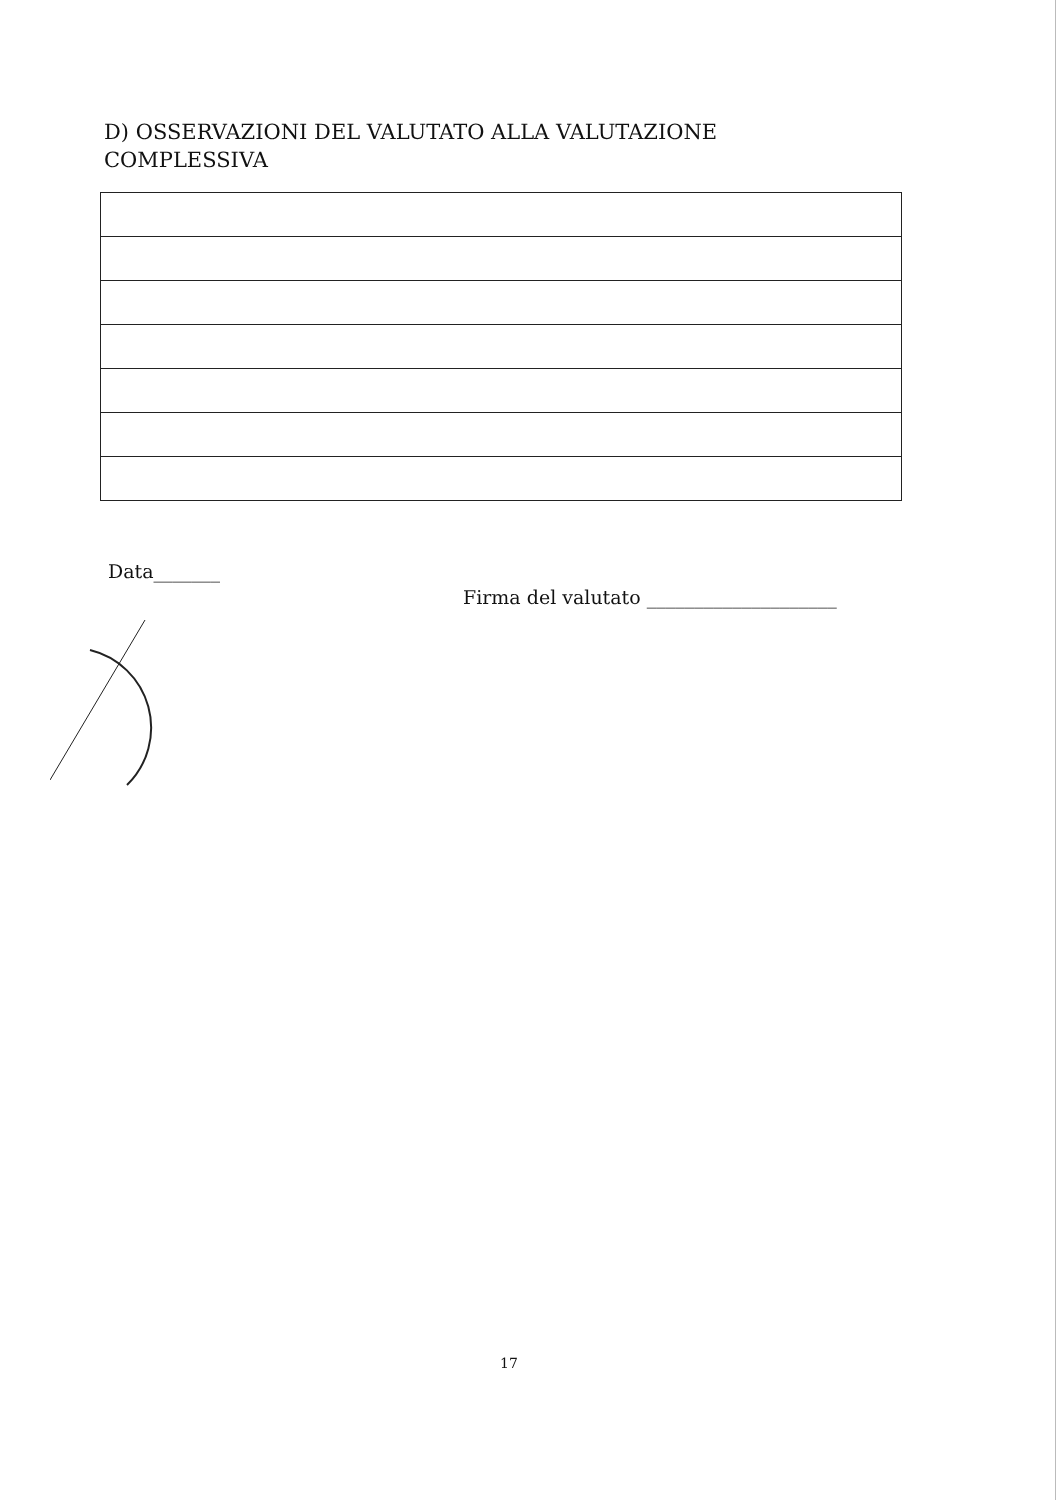D) OSSERVAZIONI DEL VALUTATO ALLA VALUTAZIONE COMPLESSIVA
Data_______
Firma del valutato ____________________
17